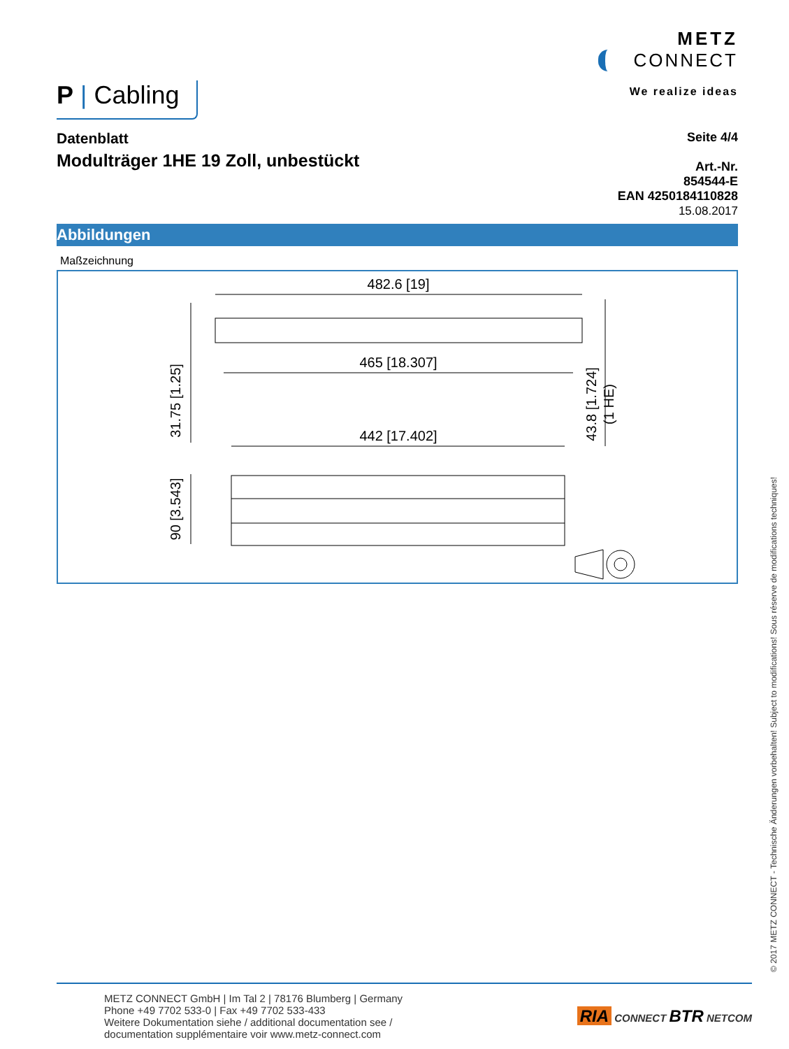P | Cabling
METZ
CONNECT
We realize ideas
Datenblatt
Modulträger 1HE 19 Zoll, unbestückt
Seite 4/4
Art.-Nr.
854544-E
EAN 4250184110828
15.08.2017
Abbildungen
Maßzeichnung
482.6 [19]
465 [18.307]
442 [17.402]
31.75 [1.25]
90 [3.543]
43.8 [1.724]
(1 HE)
© 2017 METZ CONNECT - Technische Änderungen vorbehalten! Subject to modifications! Sous réserve de modifications techniques!
METZ CONNECT GmbH | Im Tal 2 | 78176 Blumberg | Germany
Phone +49 7702 533-0 | Fax +49 7702 533-433
Weitere Dokumentation siehe / additional documentation see /
documentation supplémentaire voir www.metz-connect.com
RIA CONNECT BTR NETCOM